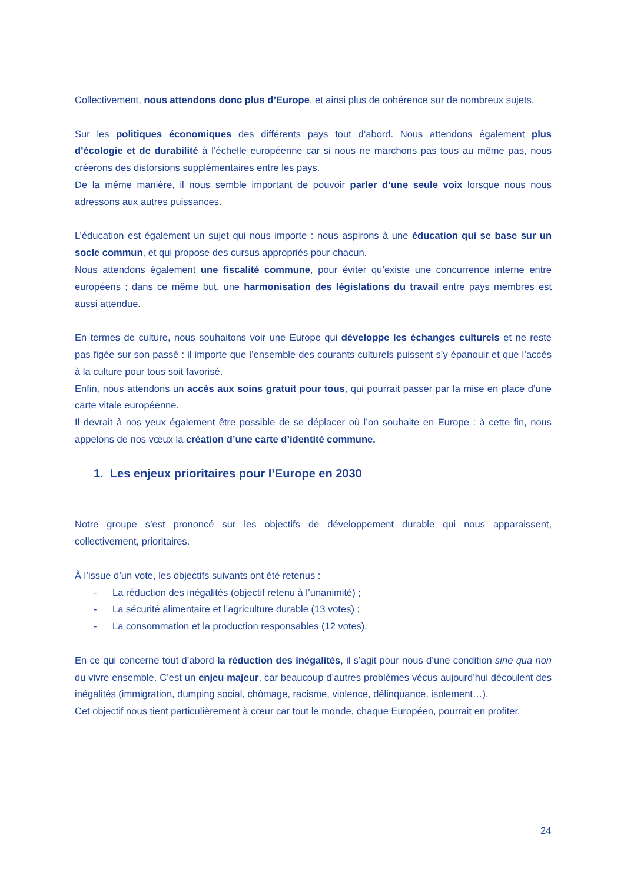Collectivement, nous attendons donc plus d’Europe, et ainsi plus de cohérence sur de nombreux sujets.
Sur les politiques économiques des différents pays tout d’abord. Nous attendons également plus d’écologie et de durabilité à l’échelle européenne car si nous ne marchons pas tous au même pas, nous créerons des distorsions supplémentaires entre les pays.
De la même manière, il nous semble important de pouvoir parler d’une seule voix lorsque nous nous adressons aux autres puissances.
L’éducation est également un sujet qui nous importe : nous aspirons à une éducation qui se base sur un socle commun, et qui propose des cursus appropriés pour chacun.
Nous attendons également une fiscalité commune, pour éviter qu’existe une concurrence interne entre européens ; dans ce même but, une harmonisation des législations du travail entre pays membres est aussi attendue.
En termes de culture, nous souhaitons voir une Europe qui développe les échanges culturels et ne reste pas figée sur son passé : il importe que l’ensemble des courants culturels puissent s’y épanouir et que l’accès à la culture pour tous soit favorisé.
Enfin, nous attendons un accès aux soins gratuit pour tous, qui pourrait passer par la mise en place d’une carte vitale européenne.
Il devrait à nos yeux également être possible de se déplacer où l’on souhaite en Europe : à cette fin, nous appelons de nos vœux la création d’une carte d’identité commune.
1. Les enjeux prioritaires pour l’Europe en 2030
Notre groupe s’est prononcé sur les objectifs de développement durable qui nous apparaissent, collectivement, prioritaires.
À l’issue d’un vote, les objectifs suivants ont été retenus :
- La réduction des inégalités (objectif retenu à l’unanimité) ;
- La sécurité alimentaire et l’agriculture durable (13 votes) ;
- La consommation et la production responsables (12 votes).
En ce qui concerne tout d’abord la réduction des inégalités, il s’agit pour nous d’une condition sine qua non du vivre ensemble. C’est un enjeu majeur, car beaucoup d’autres problèmes vécus aujourd’hui découlent des inégalités (immigration, dumping social, chômage, racisme, violence, délinquance, isolement…).
Cet objectif nous tient particulièrement à cœur car tout le monde, chaque Européen, pourrait en profiter.
24